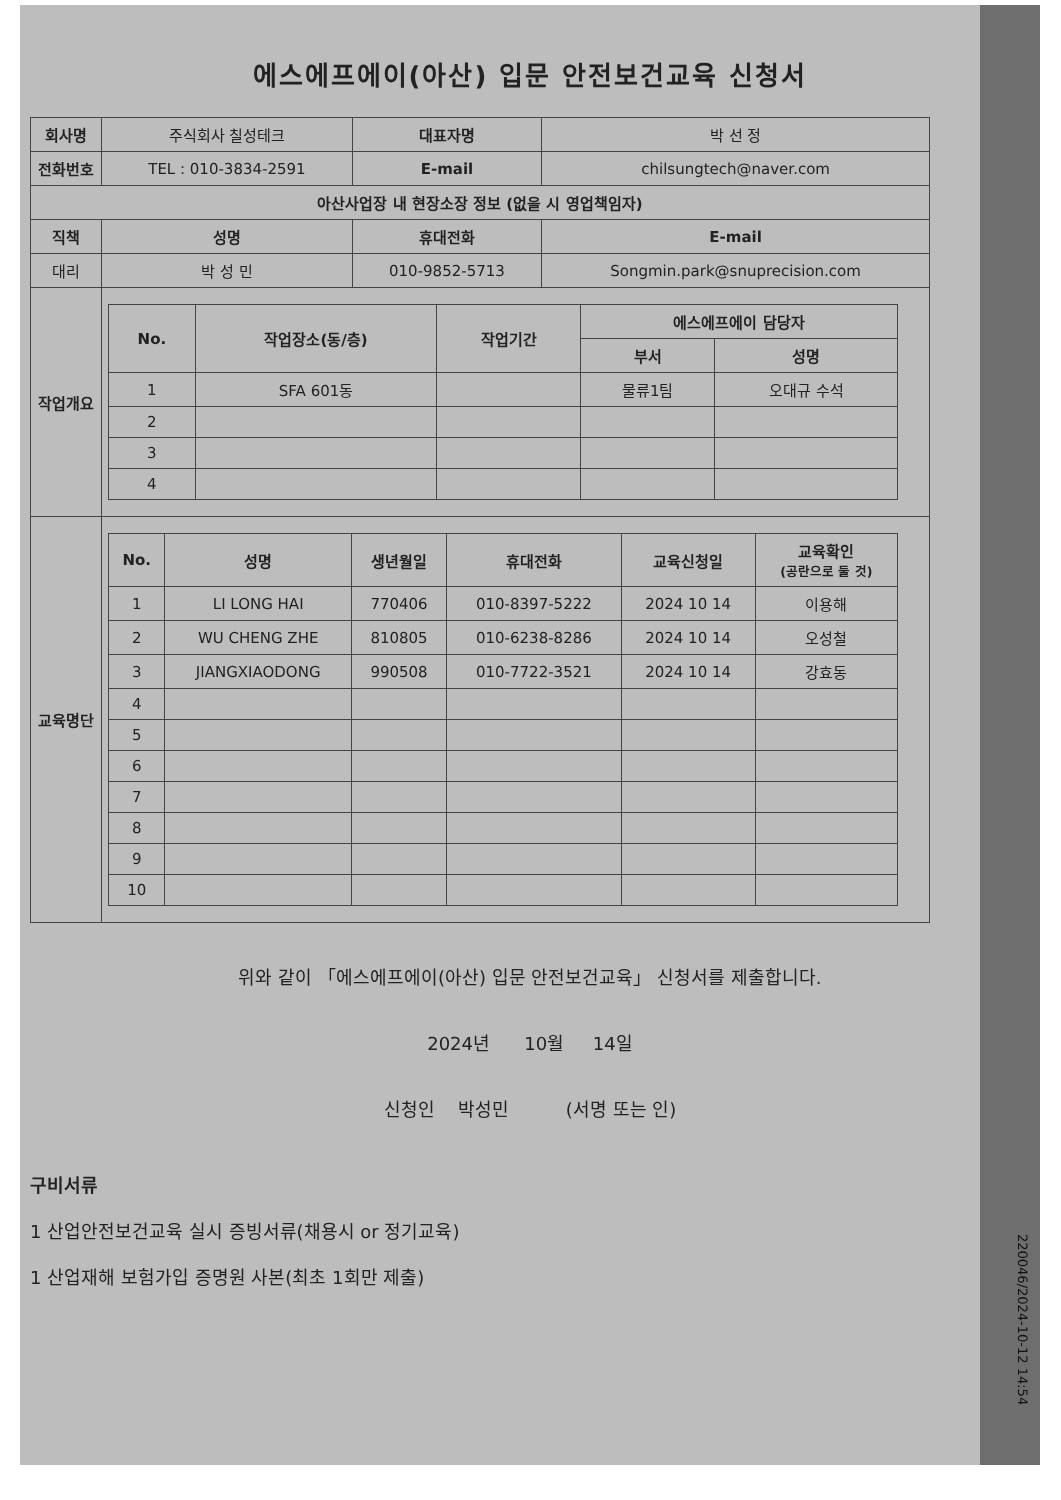에스에프에이(아산) 입문 안전보건교육 신청서
| 회사명 | 주식회사 칠성테크 | | 대표자명 | 박 선 정 |
| 전화번호 | TEL : 010-3834-2591 | | E-mail | chilsungtech@naver.com |
| 아산사업장 내 현장소장 정보 (없을 시 영업책임자) | | | | |
| 직책 | 성명 | 휴대전화 | | E-mail |
| 대리 | 박 성 민 | 010-9852-5713 | | Songmin.park@snuprecision.com |
| 작업개요 | / No. / 작업장소(동/층) / 작업기간 / 에스에프에이 담당자 / / / --- / --- / --- / --- / --- / / / / / 부서 / 성명 / / 1 / SFA 601동 / / 물류1팀 / 오대규 수석 / / 2 / / / / / / 3 / / / / / / 4 / / / / / | | | |
| 교육명단 | / No. / 성명 / 생년월일 / 휴대전화 / 교육신청일 / 교육확인 (공란으로 둘 것) / / --- / --- / --- / --- / --- / --- / / 1 / LI LONG HAI / 770406 / 010-8397-5222 / 2024 10 14 / 이용해 / / 2 / WU CHENG ZHE / 810805 / 010-6238-8286 / 2024 10 14 / 오성철 / / 3 / JIANGXIAODONG / 990508 / 010-7722-3521 / 2024 10 14 / 강효동 / / 4 / / / / / / / 5 / / / / / / / 6 / / / / / / / 7 / / / / / / / 8 / / / / / / / 9 / / / / / / / 10 / / / / / / | | | |
위와 같이 「에스에프에이(아산) 입문 안전보건교육」 신청서를 제출합니다.
2024년 10월 14일
신청인 박성민 (서명 또는 인)
구비서류
1 산업안전보건교육 실시 증빙서류(채용시 or 정기교육)
1 산업재해 보험가입 증명원 사본(최초 1회만 제출)
220046/2024-10-12 14:54